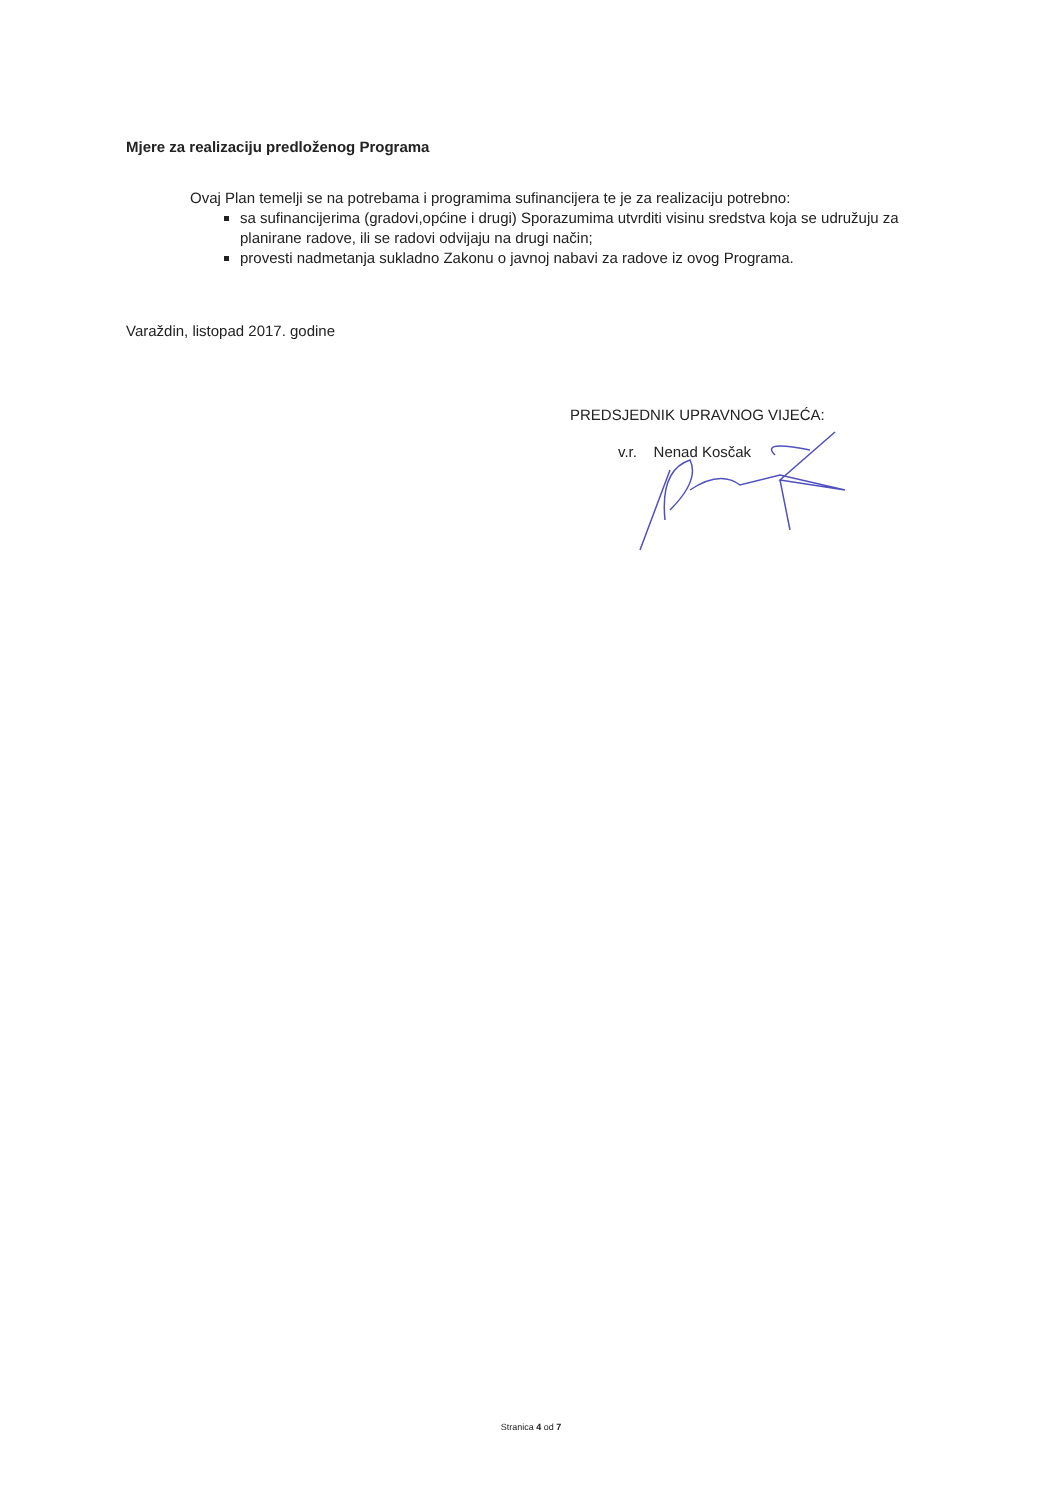Mjere za realizaciju predloženog Programa
Ovaj Plan temelji se na potrebama i programima sufinancijera te je za realizaciju potrebno:
sa sufinancijerima (gradovi,općine i drugi) Sporazumima utvrditi visinu sredstva koja se udružuju za planirane radove, ili se radovi odvijaju na drugi način;
provesti nadmetanja sukladno Zakonu o javnoj nabavi za radove iz ovog Programa.
Varaždin, listopad 2017. godine
PREDSJEDNIK UPRAVNOG VIJEĆA:
v.r. Nenad Kosčak
Stranica 4 od 7